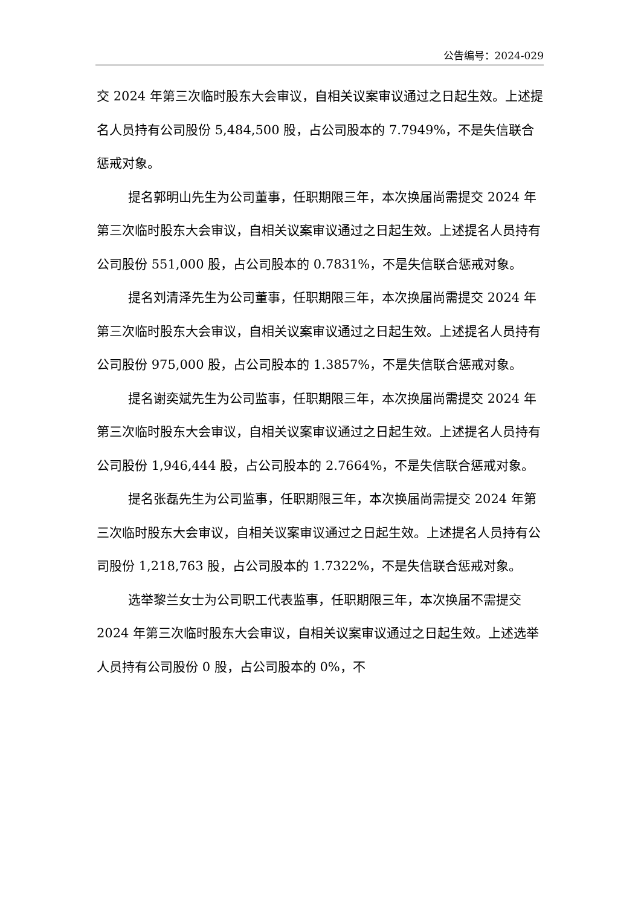公告编号：2024-029
交 2024 年第三次临时股东大会审议，自相关议案审议通过之日起生效。上述提名人员持有公司股份 5,484,500 股，占公司股本的 7.7949%，不是失信联合惩戒对象。
提名郭明山先生为公司董事，任职期限三年，本次换届尚需提交 2024 年第三次临时股东大会审议，自相关议案审议通过之日起生效。上述提名人员持有公司股份 551,000 股，占公司股本的 0.7831%，不是失信联合惩戒对象。
提名刘清泽先生为公司董事，任职期限三年，本次换届尚需提交 2024 年第三次临时股东大会审议，自相关议案审议通过之日起生效。上述提名人员持有公司股份 975,000 股，占公司股本的 1.3857%，不是失信联合惩戒对象。
提名谢奕斌先生为公司监事，任职期限三年，本次换届尚需提交 2024 年第三次临时股东大会审议，自相关议案审议通过之日起生效。上述提名人员持有公司股份 1,946,444 股，占公司股本的 2.7664%，不是失信联合惩戒对象。
提名张磊先生为公司监事，任职期限三年，本次换届尚需提交 2024 年第三次临时股东大会审议，自相关议案审议通过之日起生效。上述提名人员持有公司股份 1,218,763 股，占公司股本的 1.7322%，不是失信联合惩戒对象。
选举黎兰女士为公司职工代表监事，任职期限三年，本次换届不需提交 2024 年第三次临时股东大会审议，自相关议案审议通过之日起生效。上述选举人员持有公司股份 0 股，占公司股本的 0%，不